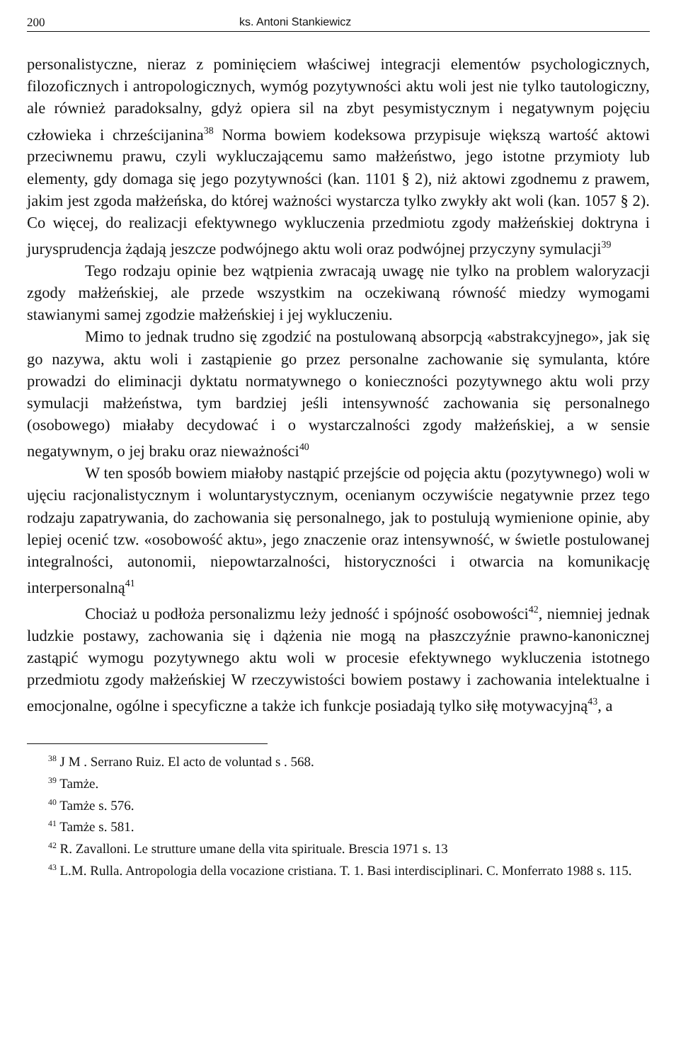200 ks. Antoni Stankiewicz
personalistyczne, nieraz z pominięciem właściwej integracji elementów psychologicznych, filozoficznych i antropologicznych, wymóg pozytywności aktu woli jest nie tylko tautologiczny, ale również paradoksalny, gdyż opiera sil na zbyt pesymistycznym i negatywnym pojęciu człowieka i chrześcijanina<sup>38</sup> Norma bowiem kodeksowa przypisuje większą wartość aktowi przeciwnemu prawu, czyli wykluczającemu samo małżeństwo, jego istotne przymioty lub elementy, gdy domaga się jego pozytywności (kan. 1101 § 2), niż aktowi zgodnemu z prawem, jakim jest zgoda małżeńska, do której ważności wystarcza tylko zwykły akt woli (kan. 1057 § 2). Co więcej, do realizacji efektywnego wykluczenia przedmiotu zgody małżeńskiej doktryna i jurysprudencja żądają jeszcze podwójnego aktu woli oraz podwójnej przyczyny symulacji<sup>39</sup>
Tego rodzaju opinie bez wątpienia zwracają uwagę nie tylko na problem waloryzacji zgody małżeńskiej, ale przede wszystkim na oczekiwaną równość miedzy wymogami stawianymi samej zgodzie małżeńskiej i jej wykluczeniu.
Mimo to jednak trudno się zgodzić na postulowaną absorpcją «abstrakcyjnego», jak się go nazywa, aktu woli i zastąpienie go przez personalne zachowanie się symulanta, które prowadzi do eliminacji dyktatu normatywnego o konieczności pozytywnego aktu woli przy symulacji małżeństwa, tym bardziej jeśli intensywność zachowania się personalnego (osobowego) miałaby decydować i o wystarczalności zgody małżeńskiej, a w sensie negatywnym, o jej braku oraz nieważności<sup>40</sup>
W ten sposób bowiem miałoby nastąpić przejście od pojęcia aktu (pozytywnego) woli w ujęciu racjonalistycznym i woluntarystycznym, ocenianym oczywiście negatywnie przez tego rodzaju zapatrywania, do zachowania się personalnego, jak to postulują wymienione opinie, aby lepiej ocenić tzw. «osobowość aktu», jego znaczenie oraz intensywność, w świetle postulowanej integralności, autonomii, niepowtarzalności, historyczności i otwarcia na komunikację interpersonalną<sup>41</sup>
Chociaż u podłoża personalizmu leży jedność i spójność osobowości<sup>42</sup>, niemniej jednak ludzkie postawy, zachowania się i dążenia nie mogą na płaszczyźnie prawno-kanonicznej zastąpić wymogu pozytywnego aktu woli w procesie efektywnego wykluczenia istotnego przedmiotu zgody małżeńskiej W rzeczywistości bowiem postawy i zachowania intelektualne i emocjonalne, ogólne i specyficzne a także ich funkcje posiadają tylko siłę motywacyjną<sup>43</sup>, a
<sup>38</sup> J M . Serrano Ruiz. El acto de voluntad s . 568.
<sup>39</sup> Tamże.
<sup>40</sup> Tamże s. 576.
<sup>41</sup> Tamże s. 581.
<sup>42</sup> R. Zavalloni. Le strutture umane della vita spirituale. Brescia 1971 s. 13
<sup>43</sup> L.M. Rulla. Antropologia della vocazione cristiana. T. 1. Basi interdisciplinari. C. Monferrato 1988 s. 115.